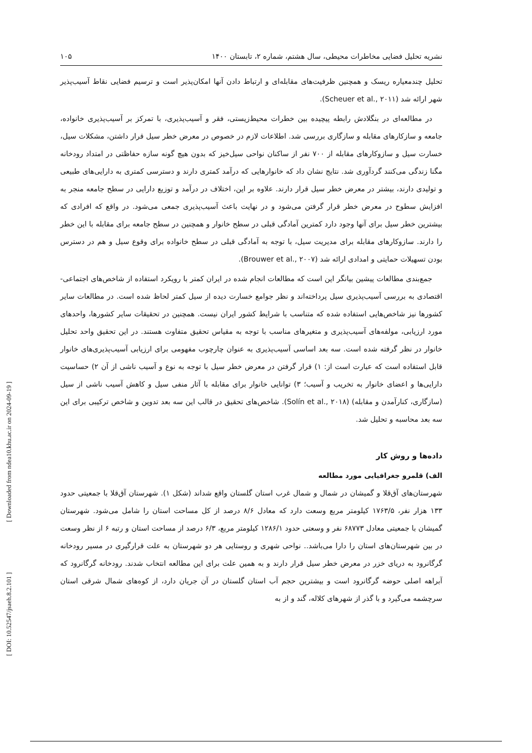[ Downloaded from ndea10.khu.ac.ir on 2024-09-19 ]
[ DOI: 10.52547/jsaeh.8.2.101 ]
نشریه تحلیل فضایی مخاطرات محیطی، سال هشتم، شماره ۲، تابستان ۱۴۰۰ ۱۰۵
تحلیل چندمعیاره ریسک و همچنین ظرفیت‌های مقابله‌ای و ارتباط دادن آنها امکان‌پذیر است و ترسیم فضایی نقاط آسیب‌پذیر شهر ارائه شد (Scheuer et al., ۲۰۱۱).
در مطالعه‌ای در بنگلادش رابطه پیچیده بین خطرات محیط‌زیستی، فقر و آسیب‌پذیری، با تمرکز بر آسیب‌پذیری خانواده، جامعه و سازکارهای مقابله و سازگاری بررسی شد. اطلاعات لازم در خصوص در معرض خطر سیل قرار داشتن، مشکلات سیل، خسارت سیل و سازوکارهای مقابله از ۷۰۰ نفر از ساکنان نواحی سیل‌خیز که بدون هیچ گونه سازه حفاظتی در امتداد رودخانه مگنا زندگی می‌کنند گردآوری شد. نتایج نشان داد که خانوارهایی که درآمد کمتری دارند و دسترسی کمتری به دارایی‌های طبیعی و تولیدی دارند، بیشتر در معرض خطر سیل قرار دارند. علاوه بر این، اختلاف در درآمد و توزیع دارایی در سطح جامعه منجر به افزایش سطوح در معرض خطر قرار گرفتن می‌شود و در نهایت باعث آسیب‌پذیری جمعی می‌شود. در واقع که افرادی که بیشترین خطر سیل برای آنها وجود دارد کمترین آمادگی قبلی در سطح خانوار و همچنین در سطح جامعه برای مقابله با این خطر را دارند. سازوکارهای مقابله برای مدیریت سیل، با توجه به آمادگی قبلی در سطح خانواده برای وقوع سیل و هم در دسترس بودن تسهیلات حمایتی و امدادی ارائه شد (Brouwer et al., ۲۰۰۷).
جمع‌بندی مطالعات پیشین بیانگر این است که مطالعات انجام شده در ایران کمتر با رویکرد استفاده از شاخص‌های اجتماعی-اقتصادی به بررسی آسیب‌پذیری سیل پرداخته‌اند و نظر جوامع خسارت دیده از سیل کمتر لحاظ شده است. در مطالعات سایر کشورها نیز شاخص‌هایی استفاده شده که متناسب با شرایط کشور ایران نیست. همچنین در تحقیقات سایر کشورها، واحدهای مورد ارزیابی، مولفه‌های آسیب‌پذیری و متغیرهای مناسب با توجه به مقیاس تحقیق متفاوت هستند. در این تحقیق واحد تحلیل خانوار در نظر گرفته شده است. سه بعد اساسی آسیب‌پذیری به عنوان چارچوب مفهومی برای ارزیابی آسیب‌پذیری‌های خانوار قابل استفاده است که عبارت است از: ۱) قرار گرفتن در معرض خطر سیل با توجه به نوع و آسیب ناشی از آن ۲) حساسیت دارایی‌ها و اعضای خانوار به تخریب و آسیب؛ ۳) توانایی خانوار برای مقابله با آثار منفی سیل و کاهش آسیب ناشی از سیل (سازگاری، کنارآمدن و مقابله) (Solín et al., ۲۰۱۸). شاخص‌های تحقیق در قالب این سه بعد تدوین و شاخص ترکیبی برای این سه بعد محاسبه و تحلیل شد.
داده‌ها و روش کار
الف) قلمرو جغرافیایی مورد مطالعه
شهرستان‌های آق‌قلا و گمیشان در شمال و شمال غرب استان گلستان واقع شداند (شکل ۱). شهرستان آق‌قلا با جمعیتی حدود ۱۳۳ هزار نفر، ۱۷۶۳/۵ کیلومتر مربع وسعت دارد که معادل ۸/۶ درصد از کل مساحت استان را شامل می‌شود. شهرستان گمیشان با جمعیتی معادل ۶۸۷۷۳ نفر و وسعتی حدود ۱۲۸۶/۱ کیلومتر مربع، ۶/۳ درصد از مساحت استان و رتبه ۶ از نظر وسعت در بین شهرستان‌های استان را دارا می‌باشد.. نواحی شهری و روستایی هر دو شهرستان به علت قرارگیری در مسیر رودخانه گرگانرود به دریای خزر در معرض خطر سیل قرار دارند و به همین علت برای این مطالعه انتخاب شدند. رودخانه گرگانرود که آبراهه اصلی حوضه گرگانرود است و بیشترین حجم آب استان گلستان در آن جریان دارد، از کوه‌های شمال شرقی استان سرچشمه می‌گیرد و با گذر از شهرهای کلاله، گند و از به